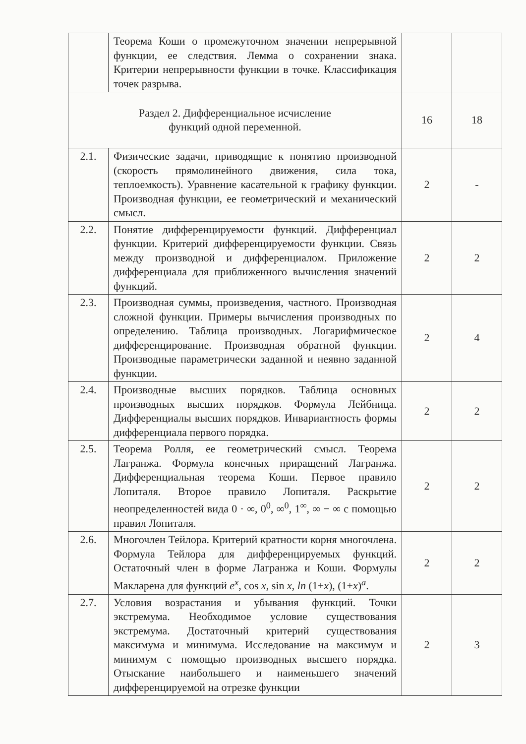| | Теорема Коши о промежуточном значении непрерывной функции, ее следствия. Лемма о сохранении знака. Критерии непрерывности функции в точке. Классификация точек разрыва. | | |
| Раздел 2. Дифференциальное исчисление функций одной переменной. | | 16 | 18 |
| 2.1. | Физические задачи, приводящие к понятию производной (скорость прямолинейного движения, сила тока, теплоемкость). Уравнение касательной к графику функции. Производная функции, ее геометрический и механический смысл. | 2 | - |
| 2.2. | Понятие дифференцируемости функций. Дифференциал функции. Критерий дифференцируемости функции. Связь между производной и дифференциалом. Приложение дифференциала для приближенного вычисления значений функций. | 2 | 2 |
| 2.3. | Производная суммы, произведения, частного. Производная сложной функции. Примеры вычисления производных по определению. Таблица производных. Логарифмическое дифференцирование. Производная обратной функции. Производные параметрически заданной и неявно заданной функции. | 2 | 4 |
| 2.4. | Производные высших порядков. Таблица основных производных высших порядков. Формула Лейбница. Дифференциалы высших порядков. Инвариантность формы дифференциала первого порядка. | 2 | 2 |
| 2.5. | Теорема Ролля, ее геометрический смысл. Теорема Лагранжа. Формула конечных приращений Лагранжа. Дифференциальная теорема Коши. Первое правило Лопиталя. Второе правило Лопиталя. Раскрытие неопределенностей вида 0 · ∞, 0<sup>0</sup>, ∞<sup>0</sup>, 1<sup>∞</sup>, ∞ − ∞ с помощью правил Лопиталя. | 2 | 2 |
| 2.6. | Многочлен Тейлора. Критерий кратности корня многочлена. Формула Тейлора для дифференцируемых функций. Остаточный член в форме Лагранжа и Коши. Формулы Макларена для функций e<sup>x</sup> , cos x , sin x , ln (1+ x ), (1+ x )<sup>a</sup>. | 2 | 2 |
| 2.7. | Условия возрастания и убывания функций. Точки экстремума. Необходимое условие существования экстремума. Достаточный критерий существования максимума и минимума. Исследование на максимум и минимум с помощью производных высшего порядка. Отыскание наибольшего и наименьшего значений дифференцируемой на отрезке функции | 2 | 3 |